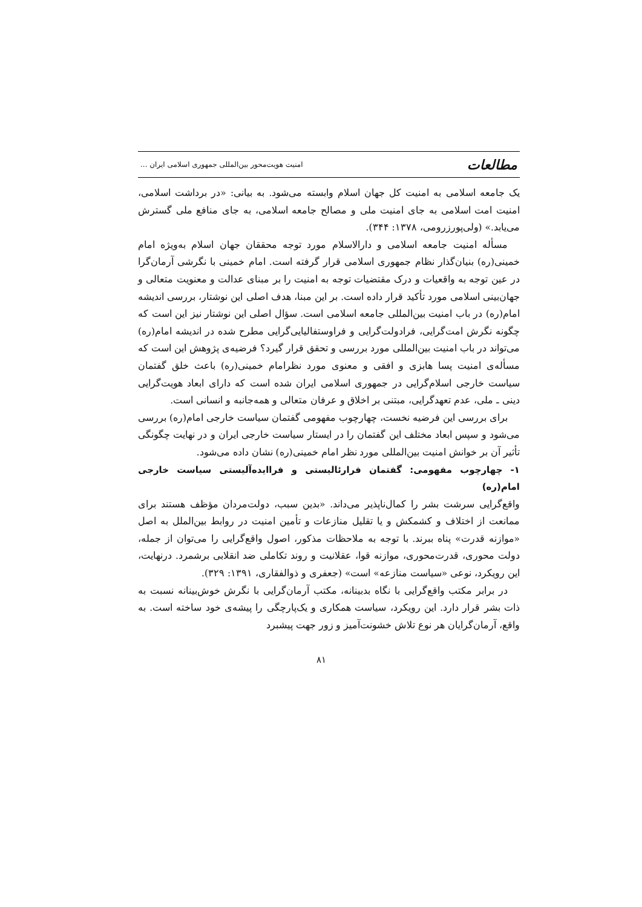مطالعات امنیت هویت‌محور بین‌المللی جمهوری اسلامی ایران ...
یک جامعه اسلامی به امنیت کل جهان اسلام وابسته می‌شود. به بیانی: «در برداشت اسلامی، امنیت امت اسلامی به جای امنیت ملی و مصالح جامعه اسلامی، به جای منافع ملی گسترش می‌یابد.» (ولی‌پورزرومی، ۱۳۷۸: ۳۴۴).
مسأله امنیت جامعه اسلامی و دارالاسلام مورد توجه محققان جهان اسلام به‌ویژه امام خمینی(ره) بنیان‌گذار نظام جمهوری اسلامی قرار گرفته است. امام خمینی با نگرشی آرمان‌گرا در عین توجه به واقعیات و درک مقتضیات توجه به امنیت را بر مبنای عدالت و معنویت متعالی و جهان‌بینی اسلامی مورد تأکید قرار داده است. بر این مبنا، هدف اصلی این نوشتار، بررسی اندیشه امام(ره) در باب امنیت بین‌المللی جامعه اسلامی است. سؤال اصلی این نوشتار نیز این است که چگونه نگرش امت‌گرایی، فرادولت‌گرایی و فراوستفالیایی‌گرایی مطرح شده در اندیشه امام(ره) می‌تواند در باب امنیت بین‌المللی مورد بررسی و تحقق قرار گیرد؟ فرضیه‌ی پژوهش این است که مسأله‌ی امنیت پسا هابزی و افقی و معنوی مورد نظرامام خمینی(ره) باعث خلق گفتمان سیاست خارجی اسلام‌گرایی در جمهوری اسلامی ایران شده است که دارای ابعاد هویت‌گرایی دینی ـ ملی، عدم تعهدگرایی، مبتنی بر اخلاق و عرفان متعالی و همه‌جانبه و انسانی است.
برای بررسی این فرضیه نخست، چهارچوب مفهومی گفتمان سیاست خارجی امام(ره) بررسی می‌شود و سپس ابعاد مختلف این گفتمان را در ایستار سیاست خارجی ایران و در نهایت چگونگی تأثیر آن بر خوانش امنیت بین‌المللی مورد نظر امام خمینی(ره) نشان داده می‌شود.
۱- چهارچوب مفهومی: گفتمان فرارئالیستی و فراایده‌آلیستی سیاست خارجی امام(ره)
واقع‌گرایی سرشت بشر را کمال‌ناپذیر می‌داند. «بدین سبب، دولت‌مردان مؤظف هستند برای ممانعت از اختلاف و کشمکش و یا تقلیل منازعات و تأمین امنیت در روابط بین‌الملل به اصل «موازنه قدرت» پناه ببرند. با توجه به ملاحظات مذکور، اصول واقع‌گرایی را می‌توان از جمله، دولت محوری، قدرت‌محوری، موازنه قوا، عقلانیت و روند تکاملی ضد انقلابی برشمرد. درنهایت، این رویکرد، نوعی «سیاست منازعه» است» (جعفری و ذوالفقاری، ۱۳۹۱: ۳۲۹).
در برابر مکتب واقع‌گرایی با نگاه بدبینانه، مکتب آرمان‌گرایی با نگرش خوش‌بینانه نسبت به ذات بشر قرار دارد. این رویکرد، سیاست همکاری و یک‌پارچگی را پیشه‌ی خود ساخته است. به واقع، آرمان‌گرایان هر نوع تلاش خشونت‌آمیز و زور جهت پیشبرد
۸۱